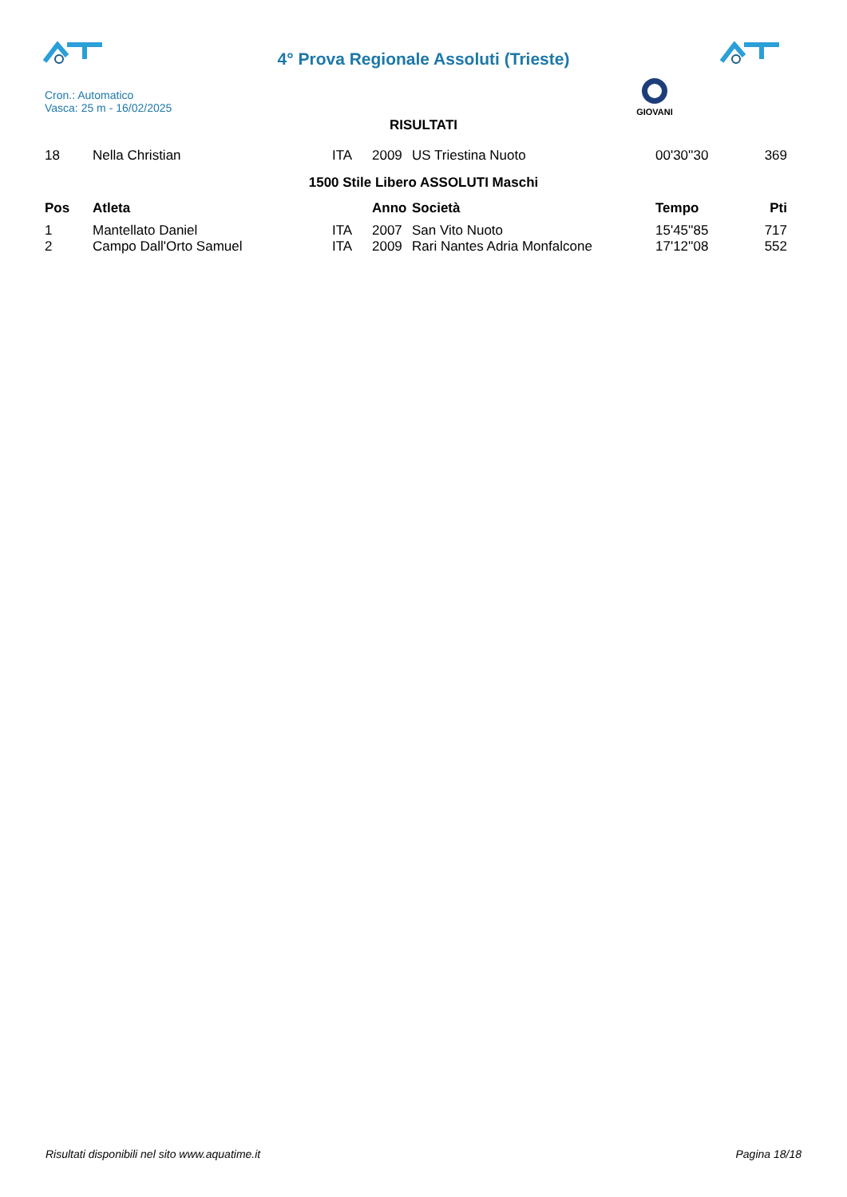4° Prova Regionale Assoluti (Trieste)
Cron.: Automatico
Vasca: 25 m - 16/02/2025
GIOVANI
RISULTATI
| 18 | Nella Christian | ITA | 2009 | US Triestina Nuoto | 00'30''30 | 369 |
1500 Stile Libero ASSOLUTI Maschi
| Pos | Atleta | | Anno | Società | Tempo | Pti |
| --- | --- | --- | --- | --- | --- | --- |
| 1 | Mantellato Daniel | ITA | 2007 | San Vito Nuoto | 15'45''85 | 717 |
| 2 | Campo Dall'Orto Samuel | ITA | 2009 | Rari Nantes Adria Monfalcone | 17'12''08 | 552 |
Risultati disponibili nel sito www.aquatime.it Pagina 18/18